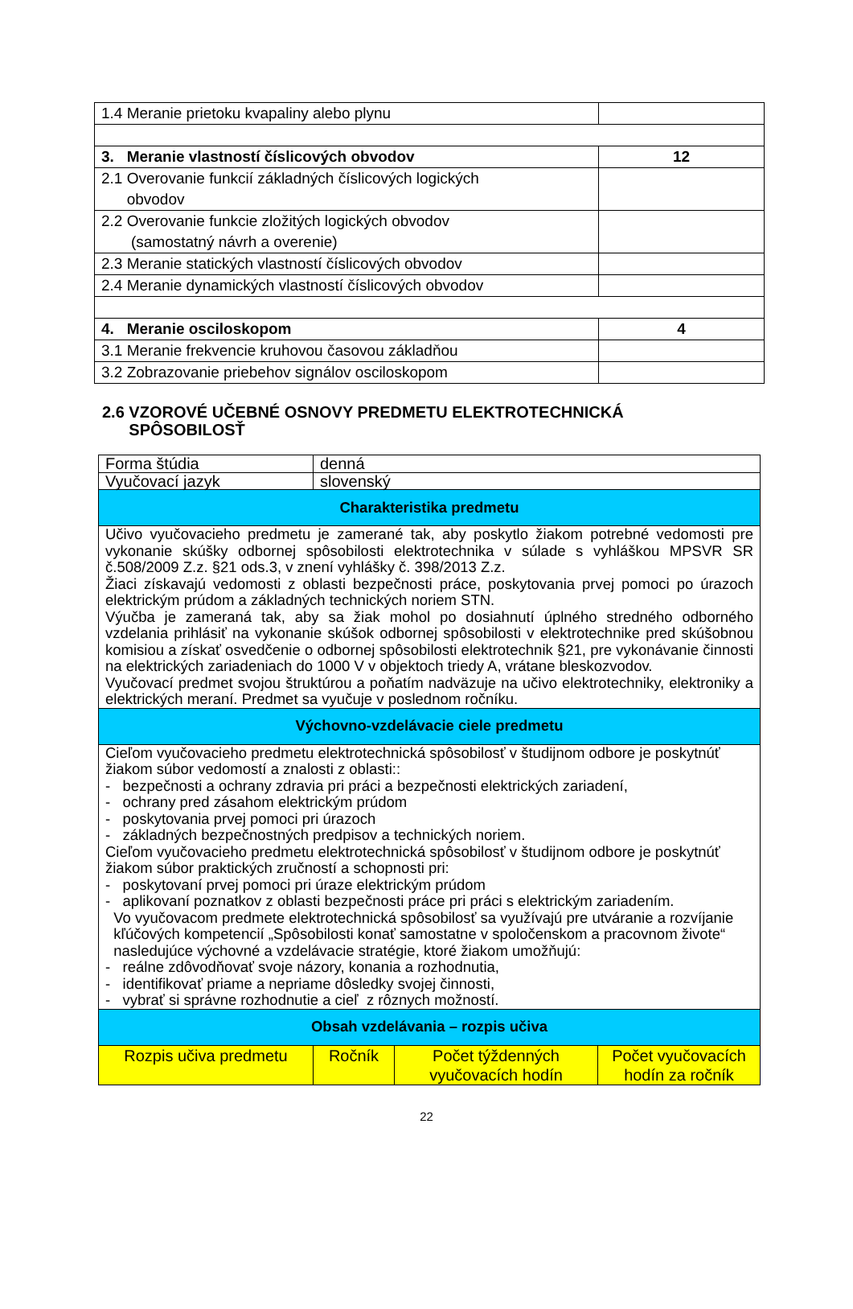| 1.4 Meranie prietoku kvapaliny alebo plynu | |
| 3. Meranie vlastností číslicových obvodov | 12 |
| 2.1 Overovanie funkcií základných číslicových logických obvodov | |
| 2.2 Overovanie funkcie zložitých logických obvodov (samostatný návrh a overenie) | |
| 2.3 Meranie statických vlastností číslicových obvodov | |
| 2.4 Meranie dynamických vlastností číslicových obvodov | |
| 4. Meranie osciloskopom | 4 |
| 3.1 Meranie frekvencie kruhovou časovou základňou | |
| 3.2 Zobrazovanie priebehov signálov osciloskopom | |
2.6 VZOROVÉ UČEBNÉ OSNOVY PREDMETU ELEKTROTECHNICKÁ
SPÔSOBILOSŤ
| Forma štúdia | denná | | |
| Vyučovací jazyk | slovenský | | |
| Charakteristika predmetu | | | |
| Učivo vyučovacieho predmetu je zamerané tak, aby poskytlo žiakom potrebné vedomosti pre vykonanie skúšky odbornej spôsobilosti elektrotechnika v súlade s vyhláškou MPSVR SR č.508/2009 Z.z. §21 ods.3, v znení vyhlášky č. 398/2013 Z.z. Žiaci získavajú vedomosti z oblasti bezpečnosti práce, poskytovania prvej pomoci po úrazoch elektrickým prúdom a základných technických noriem STN. Výučba je zameraná tak, aby sa žiak mohol po dosiahnutí úplného stredného odborného vzdelania prihlásiť na vykonanie skúšok odbornej spôsobilosti v elektrotechnike pred skúšobnou komisiou a získať osvedčenie o odbornej spôsobilosti elektrotechnik §21, pre vykonávanie činnosti na elektrických zariadeniach do 1000 V v objektoch triedy A, vrátane bleskozvodov. Vyučovací predmet svojou štruktúrou a poňatím nadväzuje na učivo elektrotechniky, elektroniky a elektrických meraní. Predmet sa vyučuje v poslednom ročníku. | | | |
| Výchovno-vzdelávacie ciele predmetu | | | |
| Cieľom vyučovacieho predmetu elektrotechnická spôsobilosť v študijnom odbore je poskytnúť žiakom súbor vedomostí a znalosti z oblasti:: - bezpečnosti a ochrany zdravia pri práci a bezpečnosti elektrických zariadení, - ochrany pred zásahom elektrickým prúdom - poskytovania prvej pomoci pri úrazoch - základných bezpečnostných predpisov a technických noriem. Cieľom vyučovacieho predmetu elektrotechnická spôsobilosť v študijnom odbore je poskytnúť žiakom súbor praktických zručností a schopnosti pri: - poskytovaní prvej pomoci pri úraze elektrickým prúdom - aplikovaní poznatkov z oblasti bezpečnosti práce pri práci s elektrickým zariadením. Vo vyučovacom predmete elektrotechnická spôsobilosť sa využívajú pre utváranie a rozvíjanie kľúčových kompetencií „Spôsobilosti konať samostatne v spoločenskom a pracovnom živote“ nasledujúce výchovné a vzdelávacie stratégie, ktoré žiakom umožňujú: - reálne zdôvodňovať svoje názory, konania a rozhodnutia, - identifikovať priame a nepriame dôsledky svojej činnosti, - vybrať si správne rozhodnutie a cieľ z rôznych možností. | | | |
| Obsah vzdelávania – rozpis učiva | | | |
| Rozpis učiva predmetu | Ročník | Počet týždenných vyučovacích hodín | Počet vyučovacích hodín za ročník |
22